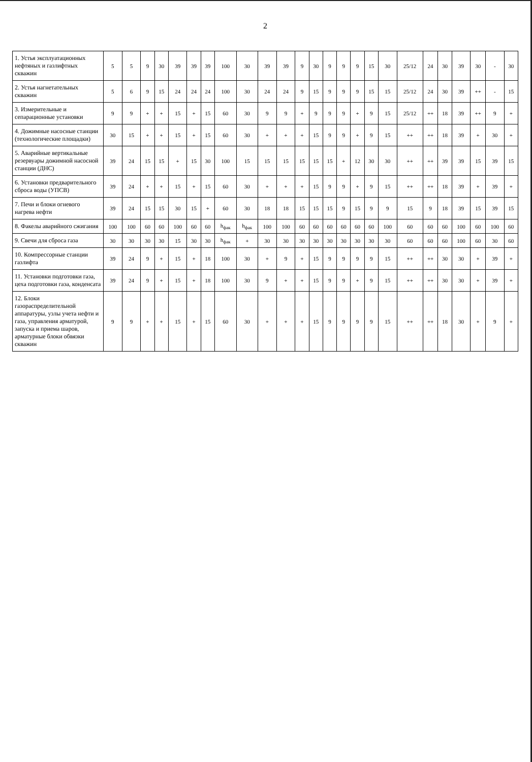2
| 1. Устья эксплуатационных нефтяных и газлифтных скважин | 5 | 5 | 9 | 30 | 39 | 39 | 39 | 100 | 30 | 39 | 39 | 9 | 30 | 9 | 9 | 9 | 15 | 30 | 25/12 | 24 | 30 | 39 | 30 | - | 30 |
| 2. Устья нагнетательных скважин | 5 | 6 | 9 | 15 | 24 | 24 | 24 | 100 | 30 | 24 | 24 | 9 | 15 | 9 | 9 | 9 | 15 | 15 | 25/12 | 24 | 30 | 39 | ++ | - | 15 |
| 3. Измерительные и сепарационные установки | 9 | 9 | + | + | 15 | + | 15 | 60 | 30 | 9 | 9 | + | 9 | 9 | 9 | + | 9 | 15 | 25/12 | ++ | 18 | 39 | ++ | 9 | + |
| 4. Дожимные насосные станции (технологические площадки) | 30 | 15 | + | + | 15 | + | 15 | 60 | 30 | + | + | + | 15 | 9 | 9 | + | 9 | 15 | ++ | ++ | 18 | 39 | + | 30 | + |
| 5. Аварийные вертикальные резервуары дожимной насосной станции (ДНС) | 39 | 24 | 15 | 15 | + | 15 | 30 | 100 | 15 | 15 | 15 | 15 | 15 | 15 | + | 12 | 30 | 30 | ++ | ++ | 39 | 39 | 15 | 39 | 15 |
| 6. Установки предварительного сброса воды (УПСВ) | 39 | 24 | + | + | 15 | + | 15 | 60 | 30 | + | + | + | 15 | 9 | 9 | + | 9 | 15 | ++ | ++ | 18 | 39 | + | 39 | + |
| 7. Печи и блоки огневого нагрева нефти | 39 | 24 | 15 | 15 | 30 | 15 | + | 60 | 30 | 18 | 18 | 15 | 15 | 15 | 9 | 15 | 9 | 9 | 15 | 9 | 18 | 39 | 15 | 39 | 15 |
| 8. Факелы аварийного сжигания | 100 | 100 | 60 | 60 | 100 | 60 | 60 | h<sub>фак</sub> | h<sub>фак</sub> | 100 | 100 | 60 | 60 | 60 | 60 | 60 | 60 | 100 | 60 | 60 | 60 | 100 | 60 | 100 | 60 |
| 9. Свечи для сброса газа | 30 | 30 | 30 | 30 | 15 | 30 | 30 | h<sub>фак</sub> | + | 30 | 30 | 30 | 30 | 30 | 30 | 30 | 30 | 30 | 60 | 60 | 60 | 100 | 60 | 30 | 60 |
| 10. Компрессорные станции газлифта | 39 | 24 | 9 | + | 15 | + | 18 | 100 | 30 | + | 9 | + | 15 | 9 | 9 | 9 | 9 | 15 | ++ | ++ | 30 | 30 | + | 39 | + |
| 11. Установки подготовки газа, цеха подготовки газа, конденсата | 39 | 24 | 9 | + | 15 | + | 18 | 100 | 30 | 9 | + | + | 15 | 9 | 9 | + | 9 | 15 | ++ | ++ | 30 | 30 | + | 39 | + |
| 12. Блоки газораспределительной аппаратуры, узлы учета нефти и газа, управления арматурой, запуска и приема шаров, арматурные блоки обвязки скважин | 9 | 9 | + | + | 15 | + | 15 | 60 | 30 | + | + | + | 15 | 9 | 9 | 9 | 9 | 15 | ++ | ++ | 18 | 30 | + | 9 | + |